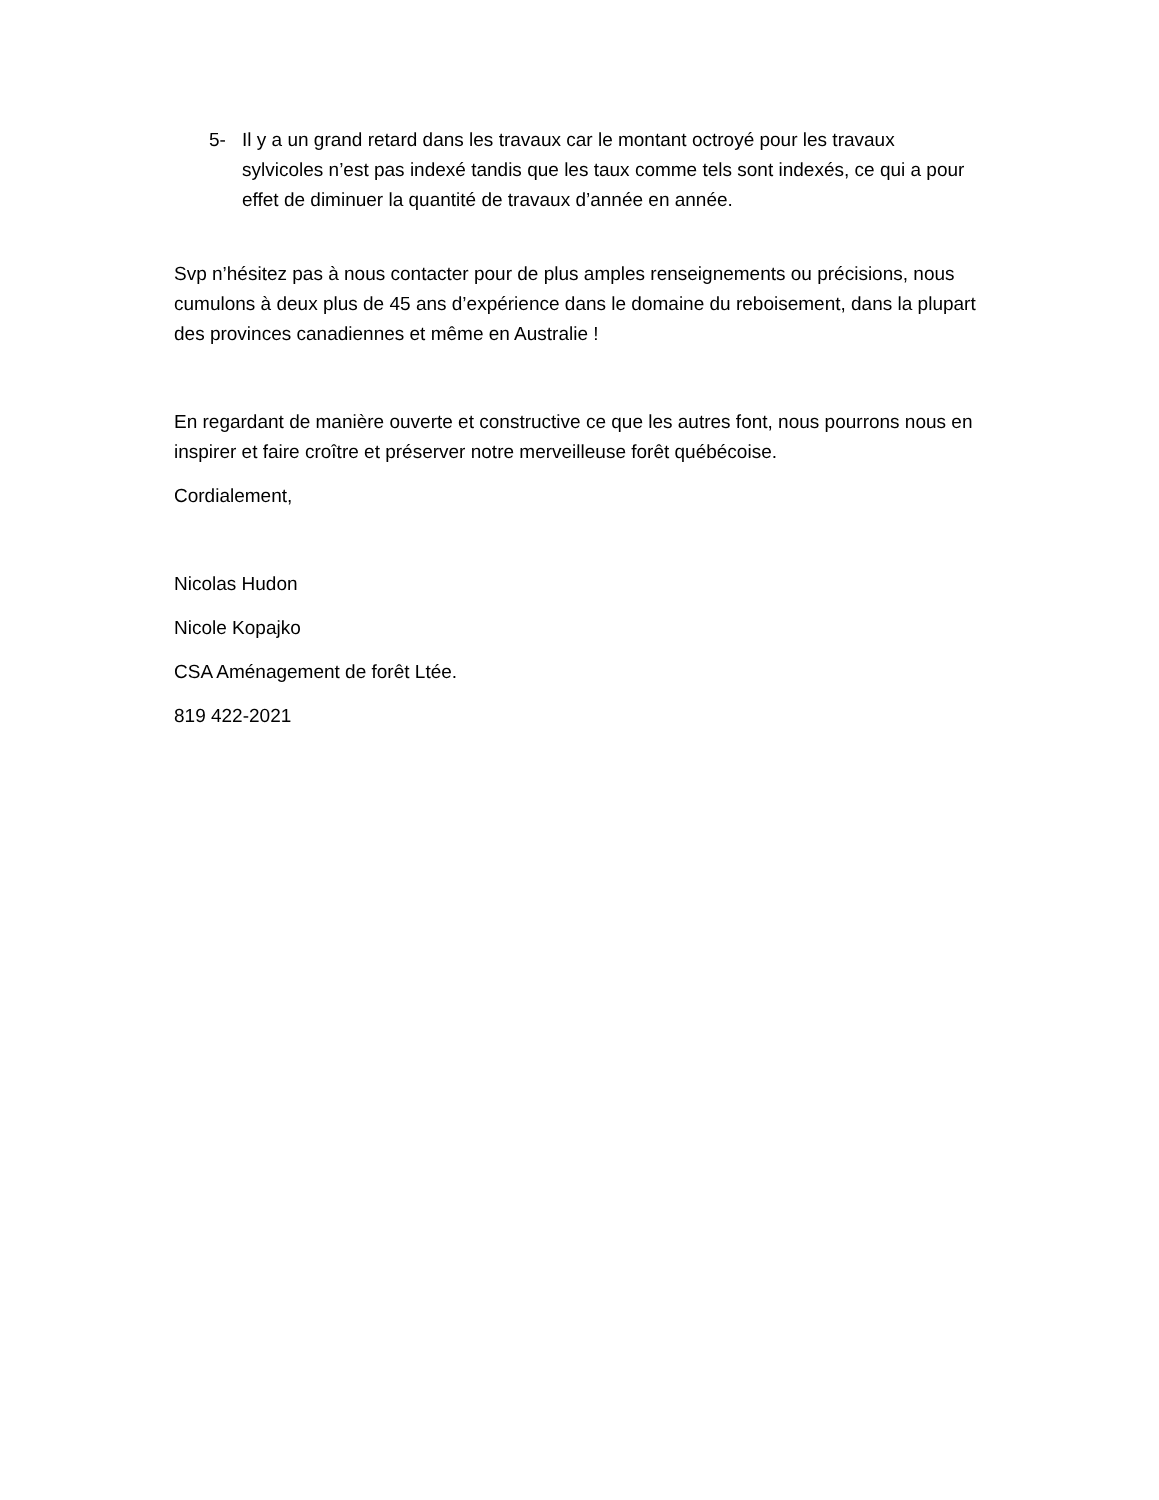5- Il y a un grand retard dans les travaux car le montant octroyé pour les travaux sylvicoles n’est pas indexé tandis que les taux comme tels sont indexés, ce qui a pour effet de diminuer la quantité de travaux d’année en année.
Svp n’hésitez pas à nous contacter pour de plus amples renseignements ou précisions, nous cumulons à deux plus de 45 ans d’expérience dans le domaine du reboisement, dans la plupart des provinces canadiennes et même en Australie !
En regardant de manière ouverte et constructive ce que les autres font, nous pourrons nous en inspirer et faire croître et préserver notre merveilleuse forêt québécoise.
Cordialement,
Nicolas Hudon
Nicole Kopajko
CSA Aménagement de forêt Ltée.
819 422-2021